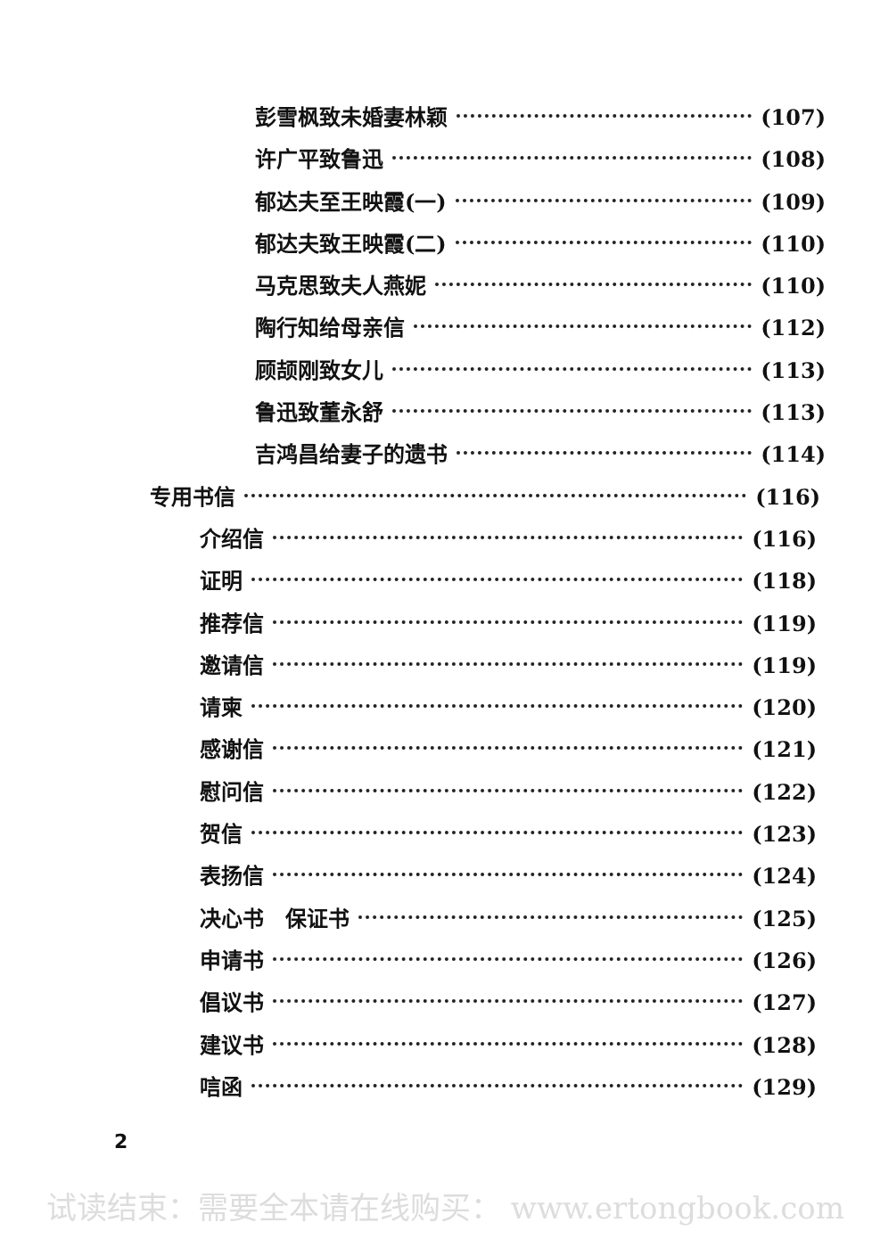彭雪枫致未婚妻林颖 (107)
许广平致鲁迅 (108)
郁达夫至王映霞(一) (109)
郁达夫致王映霞(二) (110)
马克思致夫人燕妮 (110)
陶行知给母亲信 (112)
顾颉刚致女儿 (113)
鲁迅致董永舒 (113)
吉鸿昌给妻子的遗书 (114)
专用书信 (116)
介绍信 (116)
证明 (118)
推荐信 (119)
邀请信 (119)
请柬 (120)
感谢信 (121)
慰问信 (122)
贺信 (123)
表扬信 (124)
决心书　保证书 (125)
申请书 (126)
倡议书 (127)
建议书 (128)
唁函 (129)
2
试读结束：需要全本请在线购买： www.ertongbook.com